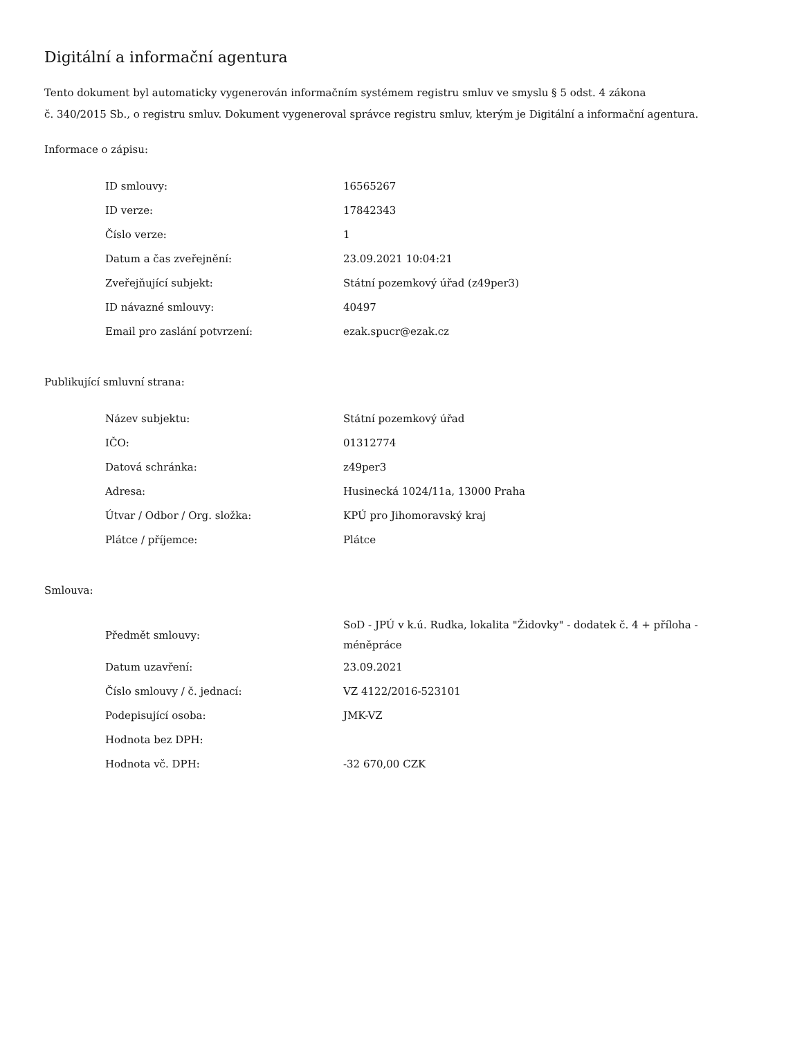Digitální a informační agentura
Tento dokument byl automaticky vygenerován informačním systémem registru smluv ve smyslu § 5 odst. 4 zákona
č. 340/2015 Sb., o registru smluv. Dokument vygeneroval správce registru smluv, kterým je Digitální a informační agentura.
Informace o zápisu:
| ID smlouvy: | 16565267 |
| ID verze: | 17842343 |
| Číslo verze: | 1 |
| Datum a čas zveřejnění: | 23.09.2021 10:04:21 |
| Zveřejňující subjekt: | Státní pozemkový úřad (z49per3) |
| ID návazné smlouvy: | 40497 |
| Email pro zaslání potvrzení: | ezak.spucr@ezak.cz |
Publikující smluvní strana:
| Název subjektu: | Státní pozemkový úřad |
| IČO: | 01312774 |
| Datová schránka: | z49per3 |
| Adresa: | Husinecká 1024/11a, 13000 Praha |
| Útvar / Odbor / Org. složka: | KPÚ pro Jihomoravský kraj |
| Plátce / příjemce: | Plátce |
Smlouva:
| Předmět smlouvy: | SoD - JPÚ v k.ú. Rudka, lokalita "Židovky" - dodatek č. 4 + příloha - méněpráce |
| Datum uzavření: | 23.09.2021 |
| Číslo smlouvy / č. jednací: | VZ 4122/2016-523101 |
| Podepisující osoba: | JMK-VZ |
| Hodnota bez DPH: | |
| Hodnota vč. DPH: | -32 670,00 CZK |